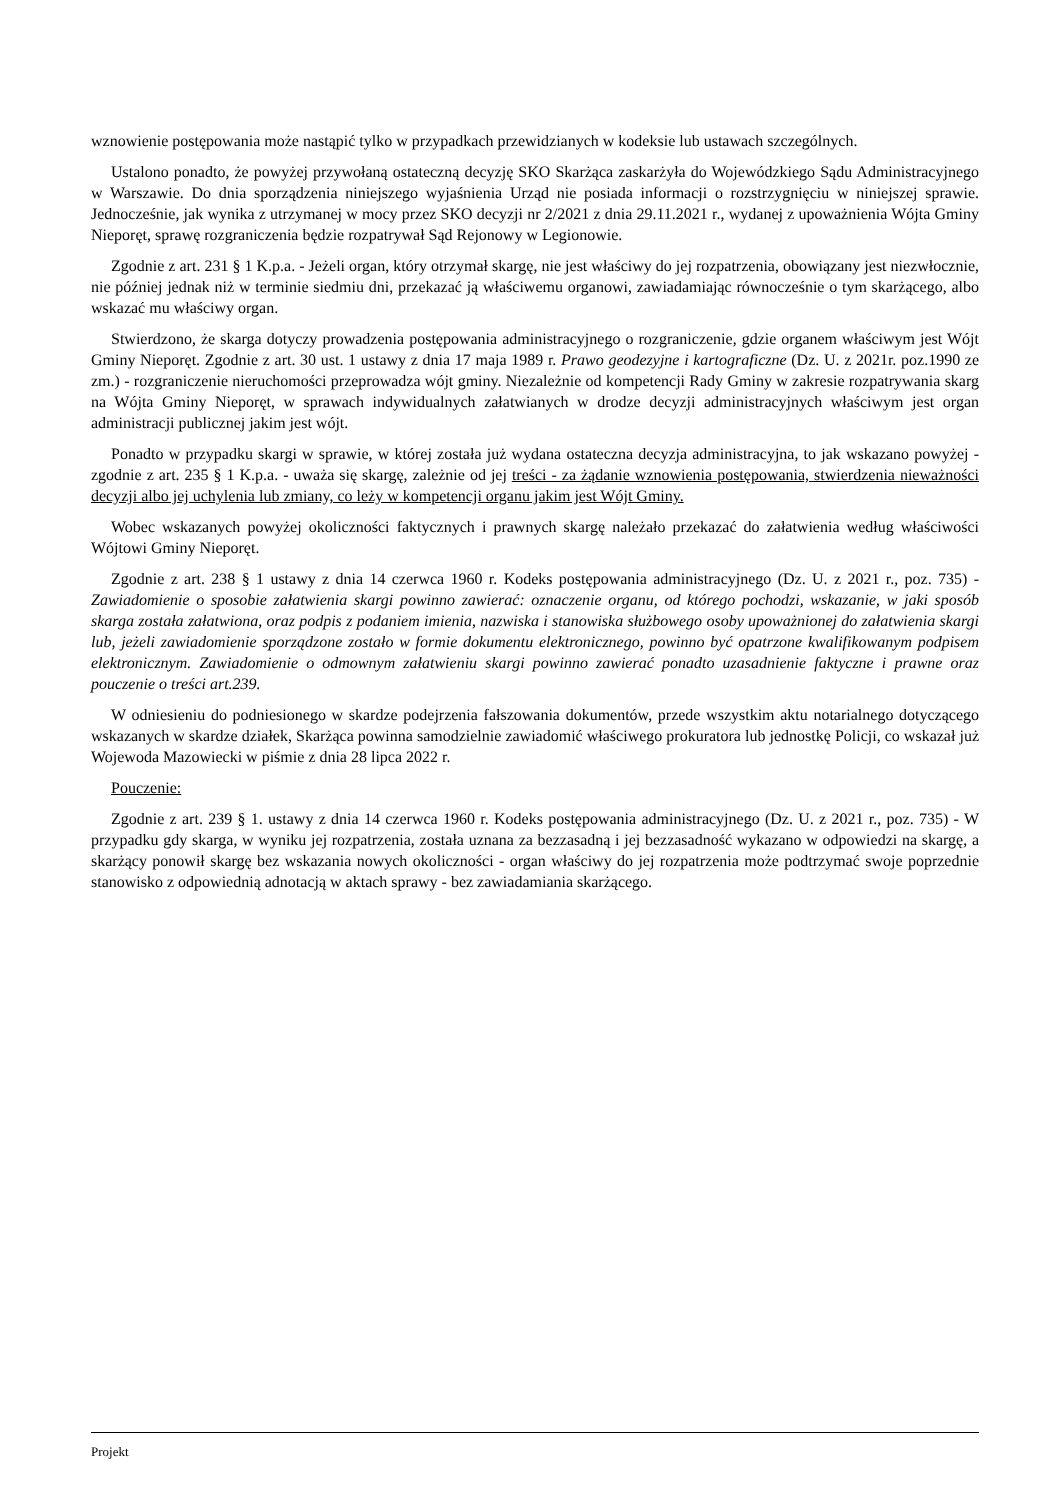wznowienie postępowania może nastąpić tylko w przypadkach przewidzianych w kodeksie lub ustawach szczególnych.
Ustalono ponadto, że powyżej przywołaną ostateczną decyzję SKO Skarżąca zaskarżyła do Wojewódzkiego Sądu Administracyjnego w Warszawie. Do dnia sporządzenia niniejszego wyjaśnienia Urząd nie posiada informacji o rozstrzygnięciu w niniejszej sprawie. Jednocześnie, jak wynika z utrzymanej w mocy przez SKO decyzji nr 2/2021 z dnia 29.11.2021 r., wydanej z upoważnienia Wójta Gminy Nieporęt, sprawę rozgraniczenia będzie rozpatrywał Sąd Rejonowy w Legionowie.
Zgodnie z art. 231 § 1 K.p.a. - Jeżeli organ, który otrzymał skargę, nie jest właściwy do jej rozpatrzenia, obowiązany jest niezwłocznie, nie później jednak niż w terminie siedmiu dni, przekazać ją właściwemu organowi, zawiadamiając równocześnie o tym skarżącego, albo wskazać mu właściwy organ.
Stwierdzono, że skarga dotyczy prowadzenia postępowania administracyjnego o rozgraniczenie, gdzie organem właściwym jest Wójt Gminy Nieporęt. Zgodnie z art. 30 ust. 1 ustawy z dnia 17 maja 1989 r. Prawo geodezyjne i kartograficzne (Dz. U. z 2021r. poz.1990 ze zm.) - rozgraniczenie nieruchomości przeprowadza wójt gminy. Niezależnie od kompetencji Rady Gminy w zakresie rozpatrywania skarg na Wójta Gminy Nieporęt, w sprawach indywidualnych załatwianych w drodze decyzji administracyjnych właściwym jest organ administracji publicznej jakim jest wójt.
Ponadto w przypadku skargi w sprawie, w której została już wydana ostateczna decyzja administracyjna, to jak wskazano powyżej - zgodnie z art. 235 § 1 K.p.a. - uważa się skargę, zależnie od jej treści - za żądanie wznowienia postępowania, stwierdzenia nieważności decyzji albo jej uchylenia lub zmiany, co leży w kompetencji organu jakim jest Wójt Gminy.
Wobec wskazanych powyżej okoliczności faktycznych i prawnych skargę należało przekazać do załatwienia według właściwości Wójtowi Gminy Nieporęt.
Zgodnie z art. 238 § 1 ustawy z dnia 14 czerwca 1960 r. Kodeks postępowania administracyjnego (Dz. U. z 2021 r., poz. 735) - Zawiadomienie o sposobie załatwienia skargi powinno zawierać: oznaczenie organu, od którego pochodzi, wskazanie, w jaki sposób skarga została załatwiona, oraz podpis z podaniem imienia, nazwiska i stanowiska służbowego osoby upoważnionej do załatwienia skargi lub, jeżeli zawiadomienie sporządzone zostało w formie dokumentu elektronicznego, powinno być opatrzone kwalifikowanym podpisem elektronicznym. Zawiadomienie o odmownym załatwieniu skargi powinno zawierać ponadto uzasadnienie faktyczne i prawne oraz pouczenie o treści art.239.
W odniesieniu do podniesionego w skardze podejrzenia fałszowania dokumentów, przede wszystkim aktu notarialnego dotyczącego wskazanych w skardze działek, Skarżąca powinna samodzielnie zawiadomić właściwego prokuratora lub jednostkę Policji, co wskazał już Wojewoda Mazowiecki w piśmie z dnia 28 lipca 2022 r.
Pouczenie:
Zgodnie z art. 239 § 1. ustawy z dnia 14 czerwca 1960 r. Kodeks postępowania administracyjnego (Dz. U. z 2021 r., poz. 735) - W przypadku gdy skarga, w wyniku jej rozpatrzenia, została uznana za bezzasadną i jej bezzasadność wykazano w odpowiedzi na skargę, a skarżący ponowił skargę bez wskazania nowych okoliczności - organ właściwy do jej rozpatrzenia może podtrzymać swoje poprzednie stanowisko z odpowiednią adnotacją w aktach sprawy - bez zawiadamiania skarżącego.
Projekt